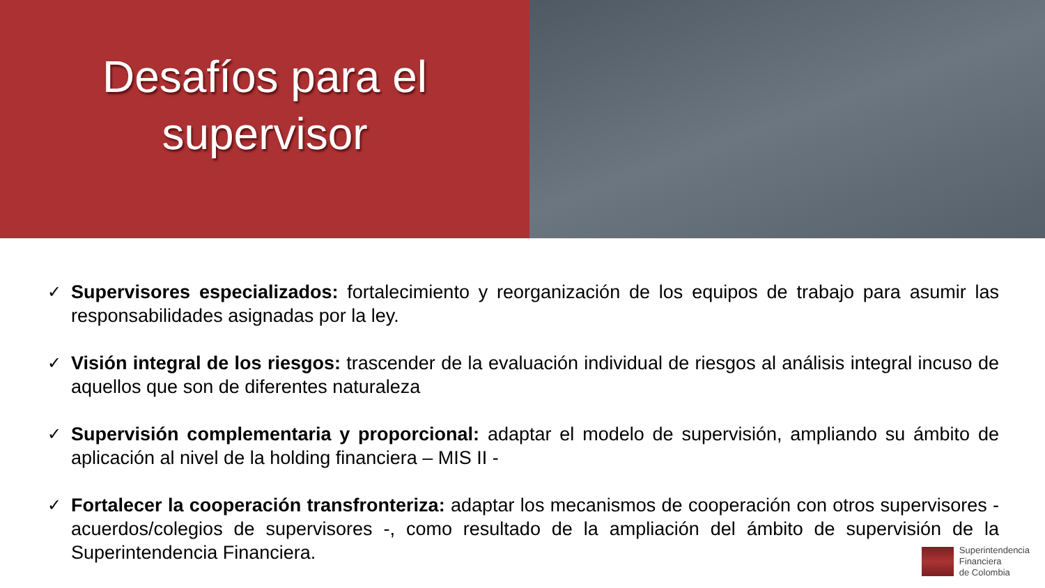Desafíos para el
supervisor
✓ Supervisores especializados: fortalecimiento y reorganización de los equipos de trabajo para asumir las responsabilidades asignadas por la ley.
✓ Visión integral de los riesgos: trascender de la evaluación individual de riesgos al análisis integral incuso de aquellos que son de diferentes naturaleza
✓ Supervisión complementaria y proporcional: adaptar el modelo de supervisión, ampliando su ámbito de aplicación al nivel de la holding financiera – MIS II -
✓ Fortalecer la cooperación transfronteriza: adaptar los mecanismos de cooperación con otros supervisores - acuerdos/colegios de supervisores -, como resultado de la ampliación del ámbito de supervisión de la Superintendencia Financiera.
Superintendencia
Financiera
de Colombia